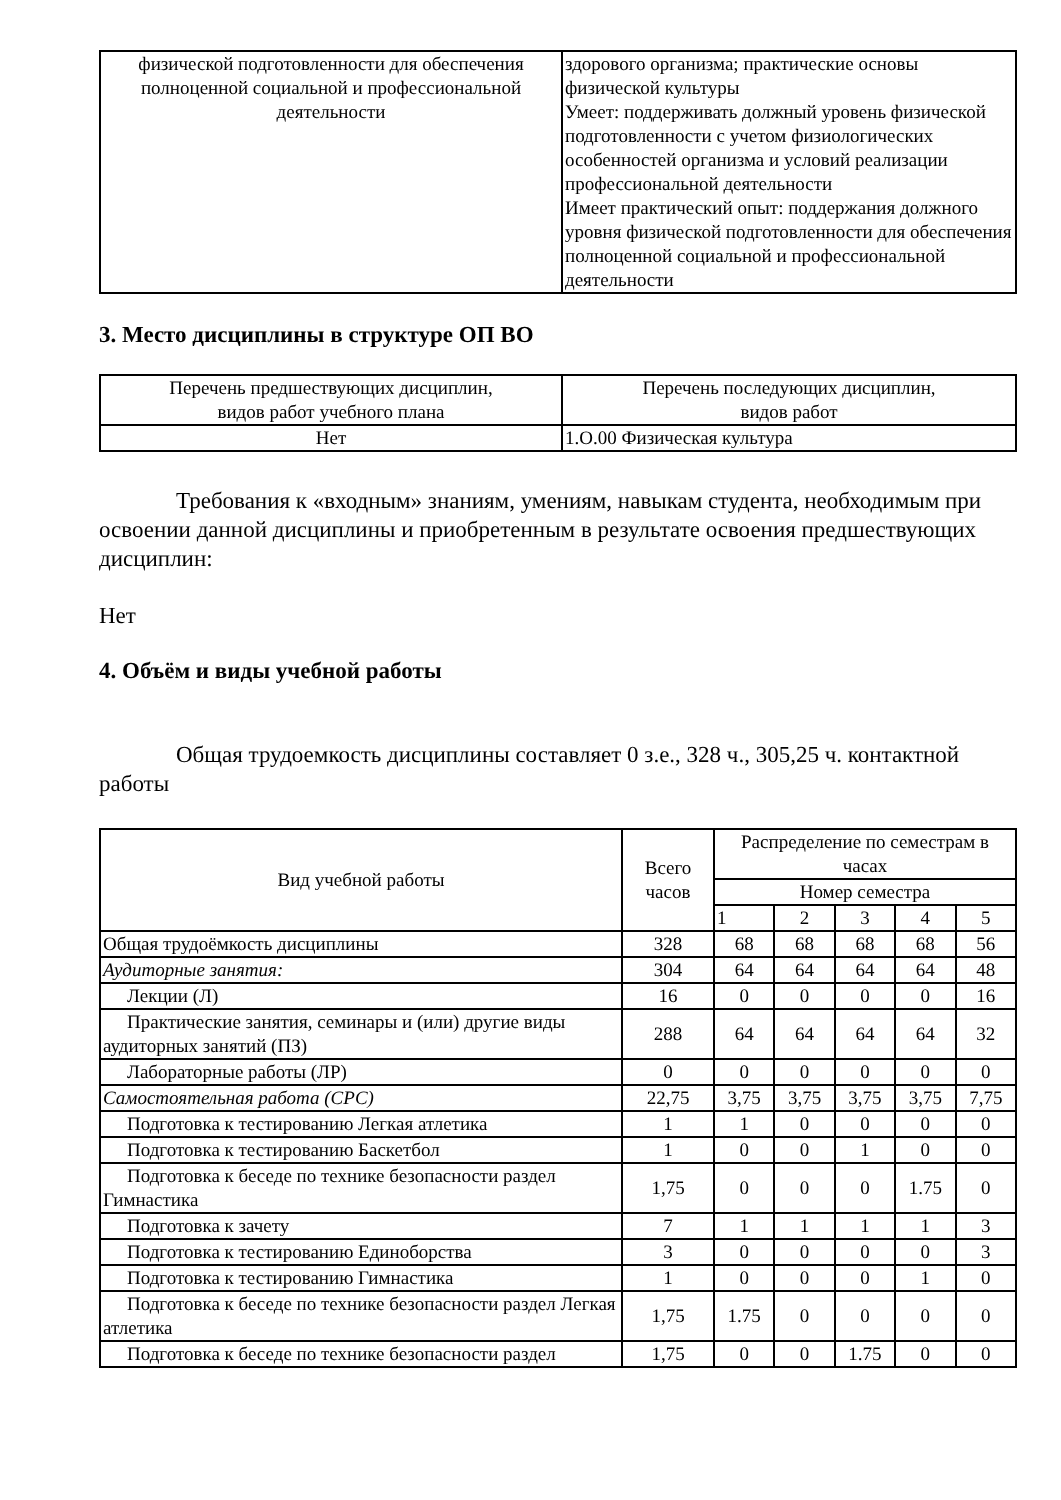| физической подготовленности для обеспечения полноценной социальной и профессиональной деятельности | здорового организма; практические основы физической культуры Умеет: поддерживать должный уровень физической подготовленности с учетом физиологических особенностей организма и условий реализации профессиональной деятельности Имеет практический опыт: поддержания должного уровня физической подготовленности для обеспечения полноценной социальной и профессиональной деятельности |
3. Место дисциплины в структуре ОП ВО
| Перечень предшествующих дисциплин, видов работ учебного плана | Перечень последующих дисциплин, видов работ |
| Нет | 1.О.00 Физическая культура |
Требования к «входным» знаниям, умениям, навыкам студента, необходимым при освоении данной дисциплины и приобретенным в результате освоения предшествующих дисциплин:
Нет
4. Объём и виды учебной работы
Общая трудоемкость дисциплины составляет 0 з.е., 328 ч., 305,25 ч. контактной работы
| Вид учебной работы | Всего часов | Распределение по семестрам в часах | | | | |
| | | Номер семестра | | | | |
| | | 1 | 2 | 3 | 4 | 5 |
| Общая трудоёмкость дисциплины | 328 | 68 | 68 | 68 | 68 | 56 |
| Аудиторные занятия: | 304 | 64 | 64 | 64 | 64 | 48 |
| Лекции (Л) | 16 | 0 | 0 | 0 | 0 | 16 |
| Практические занятия, семинары и (или) другие виды аудиторных занятий (ПЗ) | 288 | 64 | 64 | 64 | 64 | 32 |
| Лабораторные работы (ЛР) | 0 | 0 | 0 | 0 | 0 | 0 |
| Самостоятельная работа (СРС) | 22,75 | 3,75 | 3,75 | 3,75 | 3,75 | 7,75 |
| Подготовка к тестированию Легкая атлетика | 1 | 1 | 0 | 0 | 0 | 0 |
| Подготовка к тестированию Баскетбол | 1 | 0 | 0 | 1 | 0 | 0 |
| Подготовка к беседе по технике безопасности раздел Гимнастика | 1,75 | 0 | 0 | 0 | 1.75 | 0 |
| Подготовка к зачету | 7 | 1 | 1 | 1 | 1 | 3 |
| Подготовка к тестированию Единоборства | 3 | 0 | 0 | 0 | 0 | 3 |
| Подготовка к тестированию Гимнастика | 1 | 0 | 0 | 0 | 1 | 0 |
| Подготовка к беседе по технике безопасности раздел Легкая атлетика | 1,75 | 1.75 | 0 | 0 | 0 | 0 |
| Подготовка к беседе по технике безопасности раздел | 1,75 | 0 | 0 | 1.75 | 0 | 0 |